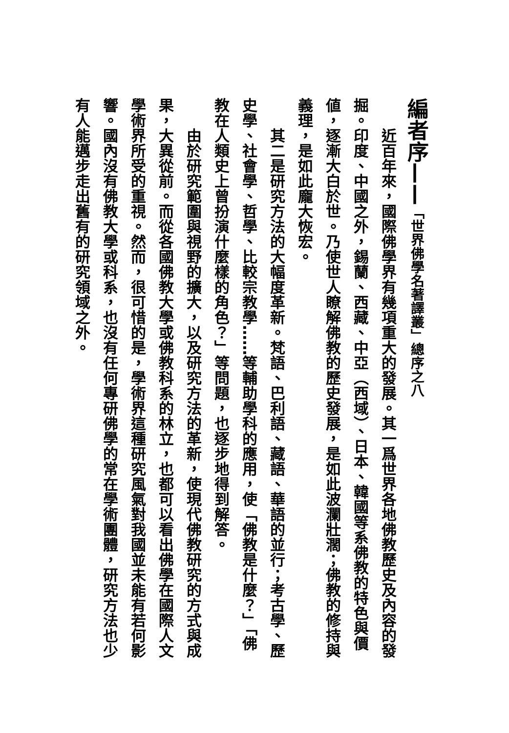編者序——「世界佛學名著譯叢」總序之八
近百年來，國際佛學界有幾項重大的發展。其一爲世界各地佛教歷史及內容的發掘。印度、中國之外，錫蘭、西藏、中亞（西域）、日本、韓國等系佛教的特色與價値，逐漸大白於世。乃使世人瞭解佛教的歷史發展，是如此波瀾壯濶；佛教的修持與義理，是如此龐大恢宏。
其二是研究方法的大幅度革新。梵語、巴利語、藏語、華語的並行；考古學、歷史學、社會學、哲學、比較宗教學……等輔助學科的應用，使「佛教是什麼？」「佛教在人類史上曾扮演什麼樣的角色？」等問題，也逐步地得到解答。
由於研究範圍與視野的擴大，以及研究方法的革新，使現代佛教研究的方式與成果，大異從前。而從各國佛教大學或佛教科系的林立，也都可以看出佛學在國際人文學術界所受的重視。然而，很可惜的是，學術界這種研究風氣對我國並未能有若何影響。國內沒有佛教大學或科系，也沒有任何專研佛學的常在學術團體，研究方法也少有人能邁步走出舊有的研究領域之外。